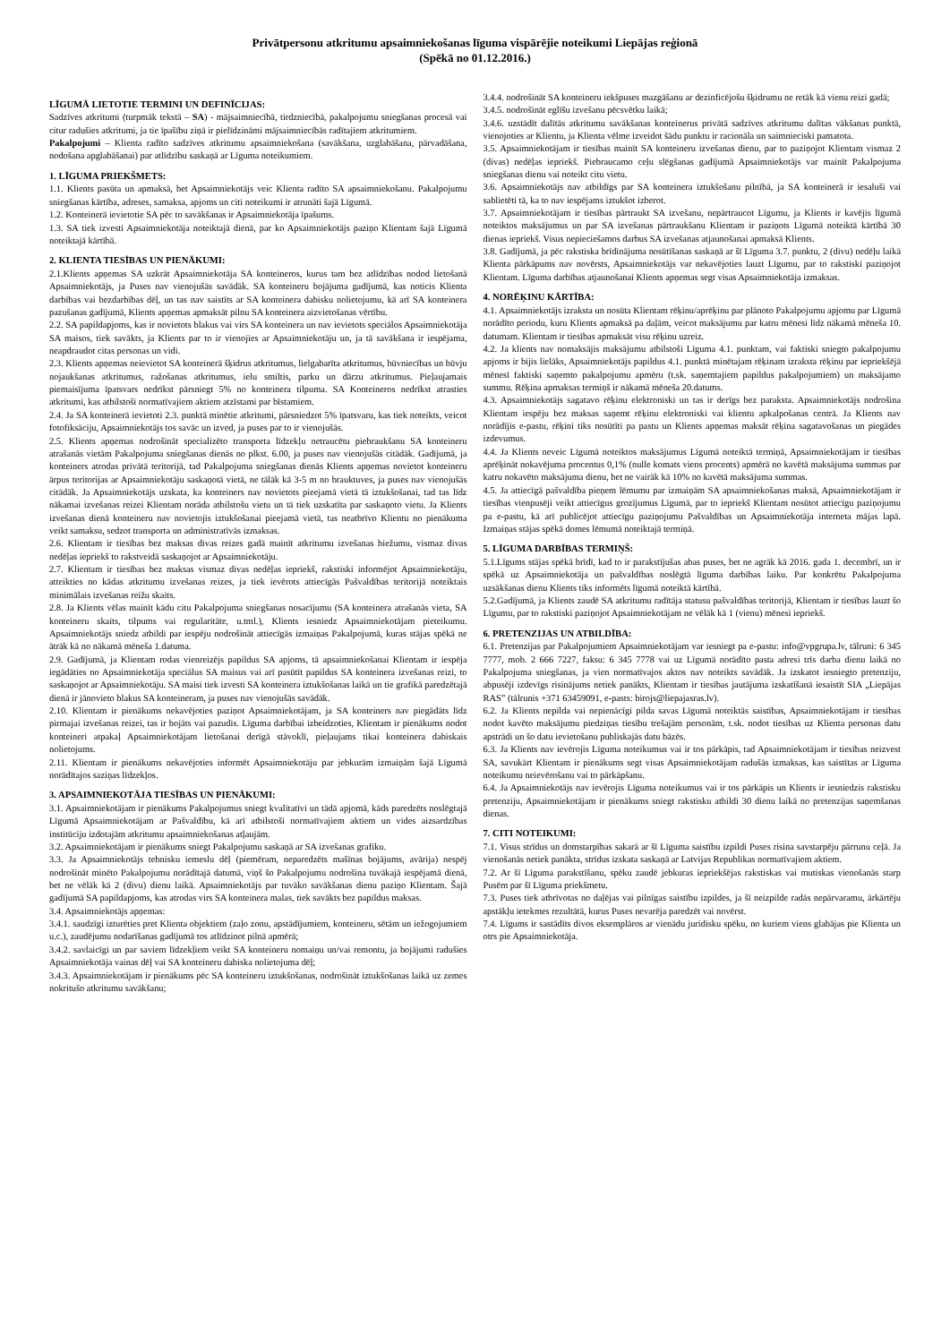Privātpersonu atkritumu apsaimniekošanas līguma vispārējie noteikumi Liepājas reģionā
(Spēkā no 01.12.2016.)
LĪGUMĀ LIETOTIE TERMINI UN DEFINĪCIJAS:
Sadzīves atkritumi (turpmāk tekstā – SA) - mājsaimniecībā, tirdzniecībā, pakalpojumu sniegšanas procesā vai citur radušies atkritumi, ja tie īpašību ziņā ir pielīdzināmi mājsaimniecībās radītajiem atkritumiem.
Pakalpojumi – Klienta radīto sadzīves atkritumu apsaimniekošana (savākšana, uzglabāšana, pārvadāšana, nodošana apglabāšanai) par atlīdzību saskaņā ar Līguma noteikumiem.
1. LĪGUMA PRIEKŠMETS:
1.1. Klients pasūta un apmaksā, bet Apsaimniekotājs veic Klienta radīto SA apsaimniekošanu. Pakalpojumu sniegšanas kārtība, adreses, samaksa, apjoms un citi noteikumi ir atrunāti šajā Līgumā.
1.2. Konteinerā ievietotie SA pēc to savākšanas ir Apsaimniekotāja īpašums.
1.3. SA tiek izvesti Apsaimniekotāja noteiktajā dienā, par ko Apsaimniekotājs paziņo Klientam šajā Līgumā noteiktajā kārtībā.
2. KLIENTA TIESĪBAS UN PIENĀKUMI:
2.1.Klients apņemas SA uzkrāt Apsaimniekotāja SA konteineros, kurus tam bez atlīdzības nodod lietošanā Apsaimniekotājs, ja Puses nav vienojušās savādāk. SA konteineru bojājuma gadījumā, kas noticis Klienta darbības vai bezdarbības dēļ, un tas nav saistīts ar SA konteinera dabisku nolietojumu, kā arī SA konteinera pazušanas gadījumā, Klients apņemas apmaksāt pilnu SA konteinera aizvietošanas vērtību.
2.2. SA papildapjoms, kas ir novietots blakus vai virs SA konteinera un nav ievietots speciālos Apsaimniekotāja SA maisos, tiek savākts, ja Klients par to ir vienojies ar Apsaimniekotāju un, ja tā savākšana ir iespējama, neapdraudot citas personas un vidi.
2.3. Klients apņemas neievietot SA konteinerā šķidrus atkritumus, lielgabarīta atkritumus, būvniecības un būvju nojaukšanas atkritumus, ražošanas atkritumus, ielu smiltis, parku un dārzu atkritumus. Pieļaujamais piemaisījuma īpatsvars nedrīkst pārsniegt 5% no konteinera tilpuma. SA Konteineros nedrīkst atrasties atkritumi, kas atbilstoši normatīvajiem aktiem atzīstami par bīstamiem.
2.4. Ja SA konteinerā ievietoti 2.3. punktā minētie atkritumi, pārsniedzot 5% īpatsvaru, kas tiek noteikts, veicot fotofiksāciju, Apsaimniekotājs tos savāc un izved, ja puses par to ir vienojušās.
2.5. Klients apņemas nodrošināt specializēto transporta līdzekļu netraucētu piebraukšanu SA konteineru atrašanās vietām Pakalpojuma sniegšanas dienās no plkst. 6.00, ja puses nav vienojušās citādāk. Gadījumā, ja konteiners atrodas privātā teritorijā, tad Pakalpojuma sniegšanas dienās Klients apņemas novietot konteineru ārpus teritorijas ar Apsaimniekotāju saskaņotā vietā, ne tālāk kā 3-5 m no brauktuves, ja puses nav vienojušās citādāk. Ja Apsaimniekotājs uzskata, ka konteiners nav novietots pieejamā vietā tā iztukšošanai, tad tas līdz nākamai izvešanas reizei Klientam norāda atbilstošu vietu un tā tiek uzskatīta par saskaņoto vietu. Ja Klients izvešanas dienā konteineru nav novietojis iztukšošanai pieejamā vietā, tas neatbrīvo Klientu no pienākuma veikt samaksu, sedzot transporta un administratīvās izmaksas.
2.6. Klientam ir tiesības bez maksas divas reizes gadā mainīt atkritumu izvešanas biežumu, vismaz divas nedēļas iepriekš to rakstveidā saskaņojot ar Apsaimniekotāju.
2.7. Klientam ir tiesības bez maksas vismaz divas nedēļas iepriekš, rakstiski informējot Apsaimniekotāju, atteikties no kādas atkritumu izvešanas reizes, ja tiek ievērots attiecīgās Pašvaldības teritorijā noteiktais minimālais izvešanas reižu skaits.
2.8. Ja Klients vēlas mainīt kādu citu Pakalpojuma sniegšanas nosacījumu (SA konteinera atrašanās vieta, SA konteineru skaits, tilpums vai regularitāte, u.tml.), Klients iesniedz Apsaimniekotājam pieteikumu. Apsaimniekotājs sniedz atbildi par iespēju nodrošināt attiecīgās izmaiņas Pakalpojumā, kuras stājas spēkā ne ātrāk kā no nākamā mēneša 1.datuma.
2.9. Gadījumā, ja Klientam rodas vienreizējs papildus SA apjoms, tā apsaimniekošanai Klientam ir iespēja iegādāties no Apsaimniekotāja speciālus SA maisus vai arī pasūtīt papildus SA konteinera izvešanas reizi, to saskaņojot ar Apsaimniekotāju. SA maisi tiek izvesti SA konteinera iztukšošanas laikā un tie grafikā paredzētajā dienā ir jānovieto blakus SA konteineram, ja puses nav vienojušās savādāk.
2.10. Klientam ir pienākums nekavējoties paziņot Apsaimniekotājam, ja SA konteiners nav piegādāts līdz pirmajai izvešanas reizei, tas ir bojāts vai pazudis. Līguma darbībai izbeidzoties, Klientam ir pienākums nodot konteineri atpakaļ Apsaimniekotājam lietošanai derīgā stāvoklī, pieļaujams tikai konteinera dabiskais nolietojums.
2.11. Klientam ir pienākums nekavējoties informēt Apsaimniekotāju par jebkurām izmaiņām šajā Līgumā norādītajos saziņas līdzekļos.
3. APSAIMNIEKOTĀJA TIESĪBAS UN PIENĀKUMI:
3.1. Apsaimniekotājam ir pienākums Pakalpojumus sniegt kvalitatīvi un tādā apjomā, kāds paredzēts noslēgtajā Līgumā Apsaimniekotājam ar Pašvaldību, kā arī atbilstoši normatīvajiem aktiem un vides aizsardzības institūciju izdotajām atkritumu apsaimniekošanas atļaujām.
3.2. Apsaimniekotājam ir pienākums sniegt Pakalpojumu saskaņā ar SA izvešanas grafiku.
3.3. Ja Apsaimniekotājs tehnisku iemeslu dēļ (piemēram, neparedzēts mašīnas bojājums, avārija) nespēj nodrošināt minēto Pakalpojumu norādītajā datumā, viņš šo Pakalpojumu nodrošina tuvākajā iespējamā dienā, bet ne vēlāk kā 2 (divu) dienu laikā. Apsaimniekotājs par tuvāko savākšanas dienu paziņo Klientam. Šajā gadījumā SA papildapjoms, kas atrodas virs SA konteinera malas, tiek savākts bez papildus maksas.
3.4. Apsaimniekotājs apņemas:
3.4.1. saudzīgi izturēties pret Klienta objektiem (zaļo zonu, apstādījumiem, konteineru, sētām un iežogojumiem u.c.), zaudējumu nodarīšanas gadījumā tos atlīdzinot pilnā apmērā;
3.4.2. savlaicīgi un par saviem līdzekļiem veikt SA konteineru nomaiņu un/vai remontu, ja bojājumi radušies Apsaimniekotāja vainas dēļ vai SA konteineru dabiska nolietojuma dēļ;
3.4.3. Apsaimniekotājam ir pienākums pēc SA konteineru iztukšošanas, nodrošināt iztukšošanas laikā uz zemes nokritušo atkritumu savākšanu;
3.4.4. nodrošināt SA konteineru iekšpuses mazgāšanu ar dezinficējošu šķidrumu ne retāk kā vienu reizi gadā;
3.4.5. nodrošināt eglīšu izvešanu pēcsvētku laikā;
3.4.6. uzstādīt dalītās atkritumu savākšanas konteinerus privātā sadzīves atkritumu dalītas vākšanas punktā, vienojoties ar Klientu, ja Klienta vēlme izveidot šādu punktu ir racionāla un saimnieciski pamatota.
3.5. Apsaimniekotājam ir tiesības mainīt SA konteineru izvešanas dienu, par to paziņojot Klientam vismaz 2 (divas) nedēļas iepriekš. Piebraucamo ceļu slēgšanas gadījumā Apsaimniekotājs var mainīt Pakalpojuma sniegšanas dienu vai noteikt citu vietu.
3.6. Apsaimniekotājs nav atbildīgs par SA konteinera iztukšošanu pilnībā, ja SA konteinerā ir iesaluši vai sablietēti tā, ka to nav iespējams iztukšot izberot.
3.7. Apsaimniekotājam ir tiesības pārtraukt SA izvešanu, nepārtraucot Līgumu, ja Klients ir kavējis līgumā noteiktos maksājumus un par SA izvešanas pārtraukšanu Klientam ir paziņots Līgumā noteiktā kārtībā 30 dienas iepriekš. Visus nepieciešamos darbus SA izvešanas atjaunošanai apmaksā Klients.
3.8. Gadījumā, ja pēc rakstiska brīdinājuma nosūtīšanas saskaņā ar šī Līguma 3.7. punktu, 2 (divu) nedēļu laikā Klienta pārkāpums nav novērsts, Apsaimniekotājs var nekavējoties lauzt Līgumu, par to rakstiski paziņojot Klientam. Līguma darbības atjaunošanai Klients apņemas segt visas Apsaimniekotāja izmaksas.
4. NORĒĶINU KĀRTĪBA:
4.1. Apsaimniekotājs izraksta un nosūta Klientam rēķinu/aprēķinu par plānoto Pakalpojumu apjomu par Līgumā norādīto periodu, kuru Klients apmaksā pa daļām, veicot maksājumu par katru mēnesi līdz nākamā mēneša 10. datumam. Klientam ir tiesības apmaksāt visu rēķinu uzreiz.
4.2. Ja klients nav nomaksājis maksājumu atbilstoši Līguma 4.1. punktam, vai faktiski sniegto pakalpojumu apjoms ir bijis lielāks, Apsaimniekotājs papildus 4.1. punktā minētajam rēķinam izraksta rēķinu par iepriekšējā mēnesī faktiski saņemto pakalpojumu apmēru (t.sk. saņemtajiem papildus pakalpojumiem) un maksājamo summu. Rēķina apmaksas termiņš ir nākamā mēneša 20.datums.
4.3. Apsaimniekotājs sagatavo rēķinu elektroniski un tas ir derīgs bez paraksta. Apsaimniekotājs nodrošina Klientam iespēju bez maksas saņemt rēķinu elektroniski vai klientu apkalpošanas centrā. Ja Klients nav norādījis e-pastu, rēķini tiks nosūtīti pa pastu un Klients apņemas maksāt rēķina sagatavošanas un piegādes izdevumus.
4.4. Ja Klients neveic Līgumā noteiktos maksājumus Līgumā noteiktā termiņā, Apsaimniekotājam ir tiesības aprēķināt nokavējuma procentus 0,1% (nulle komats viens procents) apmērā no kavētā maksājuma summas par katru nokavēto maksājuma dienu, bet ne vairāk kā 10% no kavētā maksājuma summas.
4.5. Ja attiecīgā pašvaldība pieņem lēmumu par izmaiņām SA apsaimniekošanas maksā, Apsaimniekotājam ir tiesības vienpusēji veikt attiecīgus grozījumus Līgumā, par to iepriekš Klientam nosūtot attiecīgu paziņojumu pa e-pastu, kā arī publicējot attiecīgu paziņojumu Pašvaldības un Apsaimniekotāja interneta mājas lapā. Izmaiņas stājas spēkā domes lēmumā noteiktajā termiņā.
5. LĪGUMA DARBĪBAS TERMIŅŠ:
5.1.Līgums stājas spēkā brīdī, kad to ir parakstījušas abas puses, bet ne agrāk kā 2016. gada 1. decembrī, un ir spēkā uz Apsaimniekotāja un pašvaldības noslēgtā līguma darbības laiku. Par konkrētu Pakalpojuma uzsākšanas dienu Klients tiks informēts līgumā noteiktā kārtībā.
5.2.Gadījumā, ja Klients zaudē SA atkritumu radītāja statusu pašvaldības teritorijā, Klientam ir tiesības lauzt šo Līgumu, par to rakstiski paziņojot Apsaimniekotājam ne vēlāk kā 1 (vienu) mēnesi iepriekš.
6. PRETENZIJAS UN ATBILDĪBA:
6.1. Pretenzijas par Pakalpojumiem Apsaimniekotājam var iesniegt pa e-pastu: info@vpgrupa.lv, tālruni: 6 345 7777, mob. 2 666 7227, faksu: 6 345 7778 vai uz Līgumā norādīto pasta adresi trīs darba dienu laikā no Pakalpojuma sniegšanas, ja vien normatīvajos aktos nav noteikts savādāk. Ja izskatot iesniegto pretenziju, abpusēji izdevīgs risinājums netiek panākts, Klientam ir tiesības jautājuma izskatīšanā iesaistīt SIA „Liepājas RAS” (tālrunis +371 63459091, e-pasts: birojs@liepajasras.lv).
6.2. Ja Klients nepilda vai nepienācīgi pilda savas Līgumā noteiktās saistības, Apsaimniekotājam ir tiesības nodot kavēto maksājumu piedziņas tiesību trešajām personām, t.sk. nodot tiesības uz Klienta personas datu apstrādi un šo datu ievietošanu publiskajās datu bāzēs.
6.3. Ja Klients nav ievērojis Līguma noteikumus vai ir tos pārkāpis, tad Apsaimniekotājam ir tiesības neizvest SA, savukārt Klientam ir pienākums segt visas Apsaimniekotājam radušās izmaksas, kas saistītas ar Līguma noteikumu neievērošanu vai to pārkāpšanu.
6.4. Ja Apsaimniekotājs nav ievērojis Līguma noteikumus vai ir tos pārkāpis un Klients ir iesniedzis rakstisku pretenziju, Apsaimniekotājam ir pienākums sniegt rakstisku atbildi 30 dienu laikā no pretenzijas saņemšanas dienas.
7. CITI NOTEIKUMI:
7.1. Visus strīdus un domstarpības sakarā ar šī Līguma saistību izpildi Puses risina savstarpēju pārrunu ceļā. Ja vienošanās netiek panākta, strīdus izskata saskaņā ar Latvijas Republikas normatīvajiem aktiem.
7.2. Ar šī Līguma parakstīšanu, spēku zaudē jebkuras iepriekšējas rakstiskas vai mutiskas vienošanās starp Pusēm par šī Līguma priekšmetu.
7.3. Puses tiek atbrīvotas no daļējas vai pilnīgas saistību izpildes, ja šī neizpilde radās nepārvaramu, ārkārtēju apstākļu ietekmes rezultātā, kurus Puses nevarēja paredzēt vai novērst.
7.4. Līgums ir sastādīts divos eksemplāros ar vienādu juridisku spēku, no kuriem viens glabājas pie Klienta un otrs pie Apsaimniekotāja.